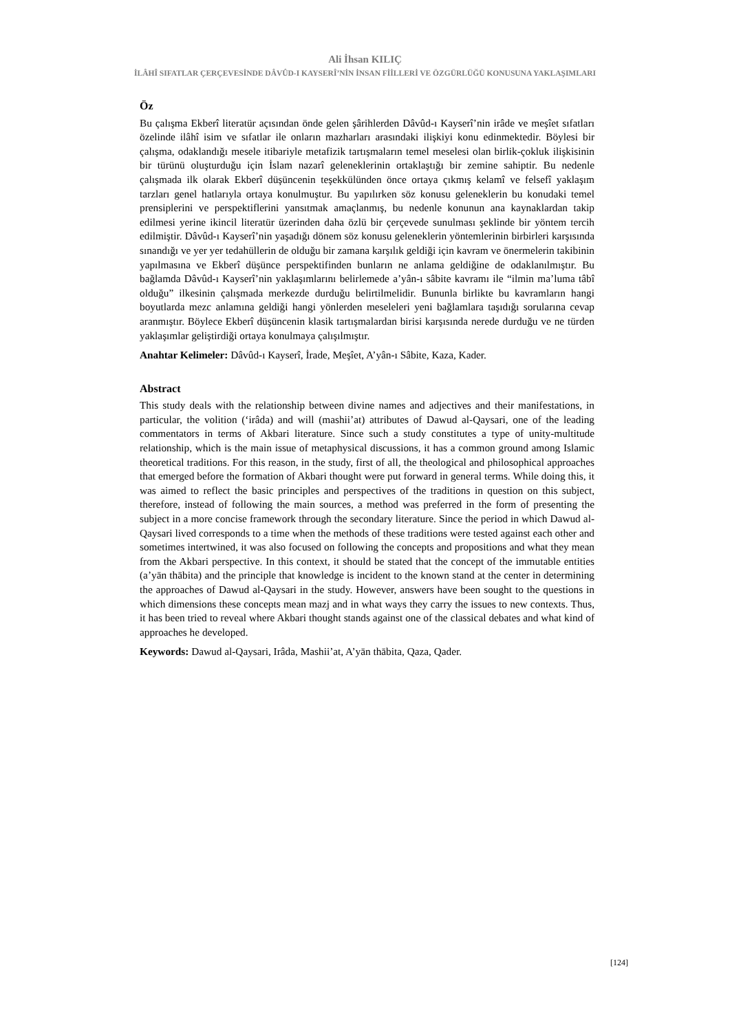Ali İhsan KILIÇ
İLÂHÎ SIFATLAR ÇERÇEVESİNDE DÂVÛD-I KAYSERÎ’NİN İNSAN FİİLLERİ VE ÖZGÜRLÜĞÜ KONUSUNA YAKLAŞIMLARI
Öz
Bu çalışma Ekberî literatür açısından önde gelen şârihlerden Dâvûd-ı Kayserî’nin irâde ve meşîet sıfatları özelinde ilâhî isim ve sıfatlar ile onların mazharları arasındaki ilişkiyi konu edinmektedir. Böylesi bir çalışma, odaklandığı mesele itibariyle metafizik tartışmaların temel meselesi olan birlik-çokluk ilişkisinin bir türünü oluşturduğu için İslam nazarî geleneklerinin ortaklaştığı bir zemine sahiptir. Bu nedenle çalışmada ilk olarak Ekberî düşüncenin teşekkülünden önce ortaya çıkmış kelamî ve felsefî yaklaşım tarzları genel hatlarıyla ortaya konulmuştur. Bu yapılırken söz konusu geleneklerin bu konudaki temel prensiplerini ve perspektiflerini yansıtmak amaçlanmış, bu nedenle konunun ana kaynaklardan takip edilmesi yerine ikincil literatür üzerinden daha özlü bir çerçevede sunulması şeklinde bir yöntem tercih edilmiştir. Dâvûd-ı Kayserî’nin yaşadığı dönem söz konusu geleneklerin yöntemlerinin birbirleri karşısında sınandığı ve yer yer tedahüllerin de olduğu bir zamana karşılık geldiği için kavram ve önermelerin takibinin yapılmasına ve Ekberî düşünce perspektifinden bunların ne anlama geldiğine de odaklanılmıştır. Bu bağlamda Dâvûd-ı Kayserî’nin yaklaşımlarını belirlemede a’yân-ı sâbite kavramı ile “ilmin ma’luma tâbî olduğu” ilkesinin çalışmada merkezde durduğu belirtilmelidir. Bununla birlikte bu kavramların hangi boyutlarda mezc anlamına geldiği hangi yönlerden meseleleri yeni bağlamlara taşıdığı sorularına cevap aranmıştır. Böylece Ekberî düşüncenin klasik tartışmalardan birisi karşısında nerede durduğu ve ne türden yaklaşımlar geliştirdiği ortaya konulmaya çalışılmıştır.
Anahtar Kelimeler: Dâvûd-ı Kayserî, İrade, Meşîet, A’yân-ı Sâbite, Kaza, Kader.
Abstract
This study deals with the relationship between divine names and adjectives and their manifestations, in particular, the volition (‘irâda) and will (mashii’at) attributes of Dawud al-Qaysari, one of the leading commentators in terms of Akbari literature. Since such a study constitutes a type of unity-multitude relationship, which is the main issue of metaphysical discussions, it has a common ground among Islamic theoretical traditions. For this reason, in the study, first of all, the theological and philosophical approaches that emerged before the formation of Akbari thought were put forward in general terms. While doing this, it was aimed to reflect the basic principles and perspectives of the traditions in question on this subject, therefore, instead of following the main sources, a method was preferred in the form of presenting the subject in a more concise framework through the secondary literature. Since the period in which Dawud al-Qaysari lived corresponds to a time when the methods of these traditions were tested against each other and sometimes intertwined, it was also focused on following the concepts and propositions and what they mean from the Akbari perspective. In this context, it should be stated that the concept of the immutable entities (a’yān thābita) and the principle that knowledge is incident to the known stand at the center in determining the approaches of Dawud al-Qaysari in the study. However, answers have been sought to the questions in which dimensions these concepts mean mazj and in what ways they carry the issues to new contexts. Thus, it has been tried to reveal where Akbari thought stands against one of the classical debates and what kind of approaches he developed.
Keywords: Dawud al-Qaysari, Irâda, Mashii’at, A’yān thābita, Qaza, Qader.
[124]